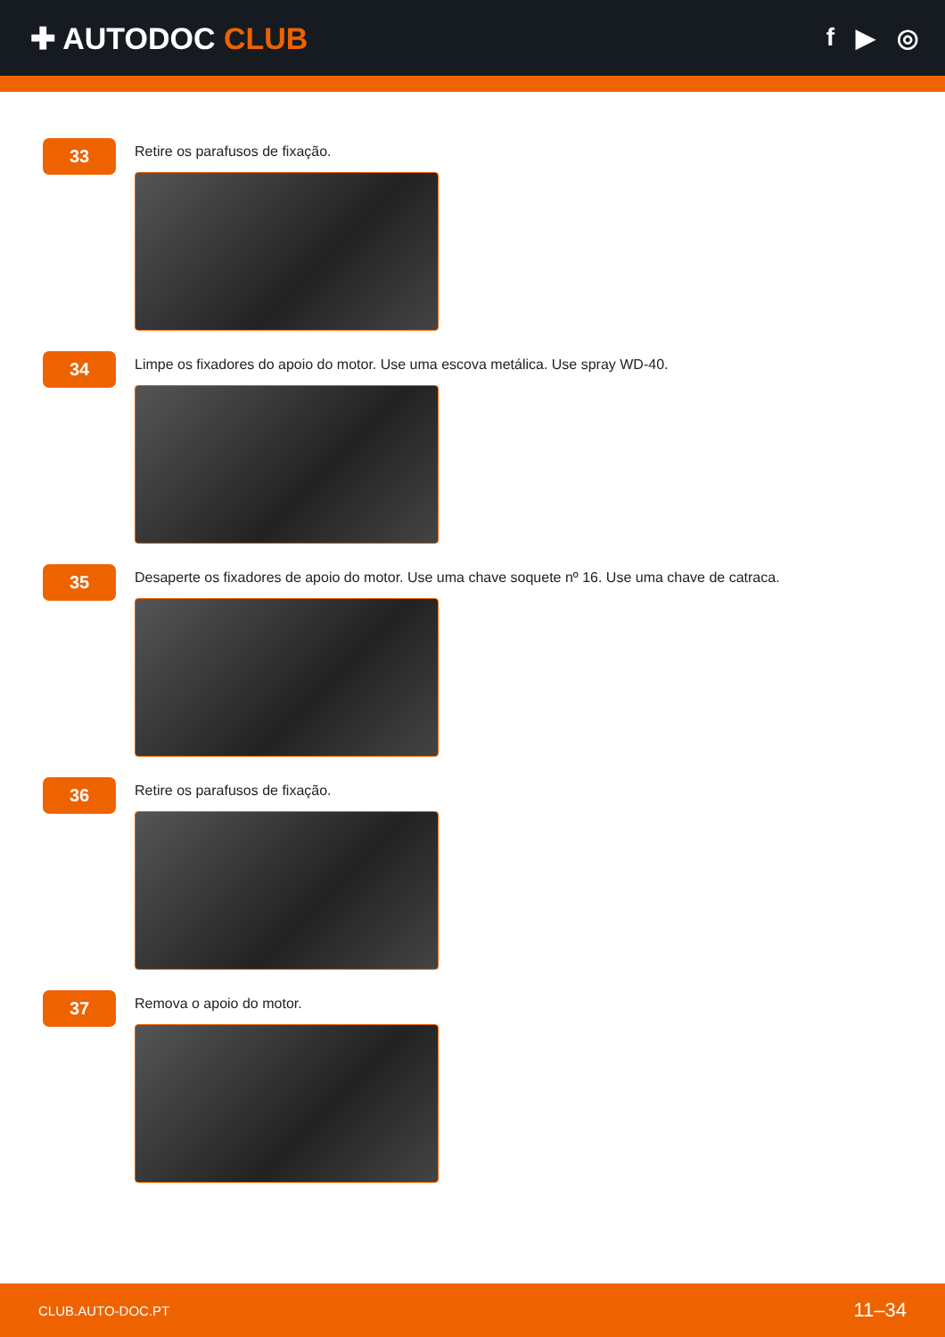✚ AUTODOC CLUB
f ▶ ◎
33
Retire os parafusos de fixação.
34
Limpe os fixadores do apoio do motor. Use uma escova metálica. Use spray WD-40.
35
Desaperte os fixadores de apoio do motor. Use uma chave soquete nº 16. Use uma chave de catraca.
36
Retire os parafusos de fixação.
37
Remova o apoio do motor.
CLUB.AUTO-DOC.PT 11–34